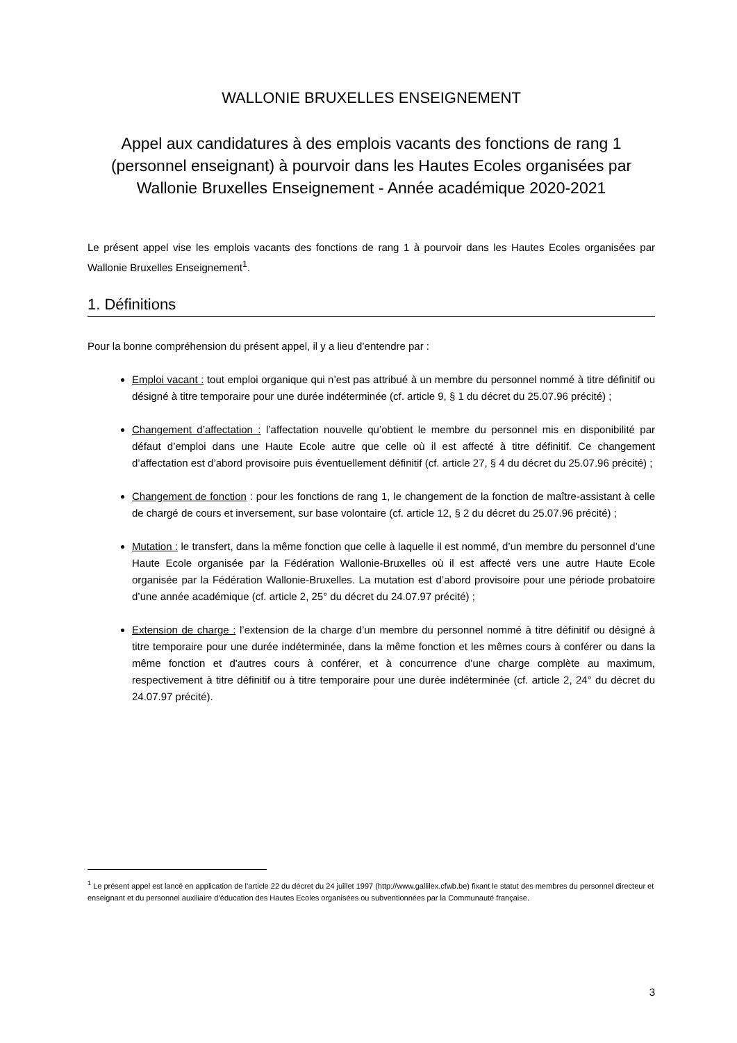WALLONIE BRUXELLES ENSEIGNEMENT
Appel aux candidatures à des emplois vacants des fonctions de rang 1 (personnel enseignant) à pourvoir dans les Hautes Ecoles organisées par Wallonie Bruxelles Enseignement - Année académique 2020-2021
Le présent appel vise les emplois vacants des fonctions de rang 1 à pourvoir dans les Hautes Ecoles organisées par Wallonie Bruxelles Enseignement<sup>1</sup>.
1. Définitions
Pour la bonne compréhension du présent appel, il y a lieu d’entendre par :
Emploi vacant : tout emploi organique qui n’est pas attribué à un membre du personnel nommé à titre définitif ou désigné à titre temporaire pour une durée indéterminée (cf. article 9, § 1 du décret du 25.07.96 précité) ;
Changement d’affectation : l’affectation nouvelle qu’obtient le membre du personnel mis en disponibilité par défaut d’emploi dans une Haute Ecole autre que celle où il est affecté à titre définitif. Ce changement d’affectation est d’abord provisoire puis éventuellement définitif (cf. article 27, § 4 du décret du 25.07.96 précité) ;
Changement de fonction : pour les fonctions de rang 1, le changement de la fonction de maître-assistant à celle de chargé de cours et inversement, sur base volontaire (cf. article 12, § 2 du décret du 25.07.96 précité) ;
Mutation : le transfert, dans la même fonction que celle à laquelle il est nommé, d’un membre du personnel d’une Haute Ecole organisée par la Fédération Wallonie-Bruxelles où il est affecté vers une autre Haute Ecole organisée par la Fédération Wallonie-Bruxelles. La mutation est d’abord provisoire pour une période probatoire d’une année académique (cf. article 2, 25° du décret du 24.07.97 précité) ;
Extension de charge : l’extension de la charge d’un membre du personnel nommé à titre définitif ou désigné à titre temporaire pour une durée indéterminée, dans la même fonction et les mêmes cours à conférer ou dans la même fonction et d'autres cours à conférer, et à concurrence d’une charge complète au maximum, respectivement à titre définitif ou à titre temporaire pour une durée indéterminée (cf. article 2, 24° du décret du 24.07.97 précité).
<sup>1</sup> Le présent appel est lancé en application de l’article 22 du décret du 24 juillet 1997 (http://www.gallilex.cfwb.be) fixant le statut des membres du personnel directeur et enseignant et du personnel auxiliaire d’éducation des Hautes Ecoles organisées ou subventionnées par la Communauté française.
3